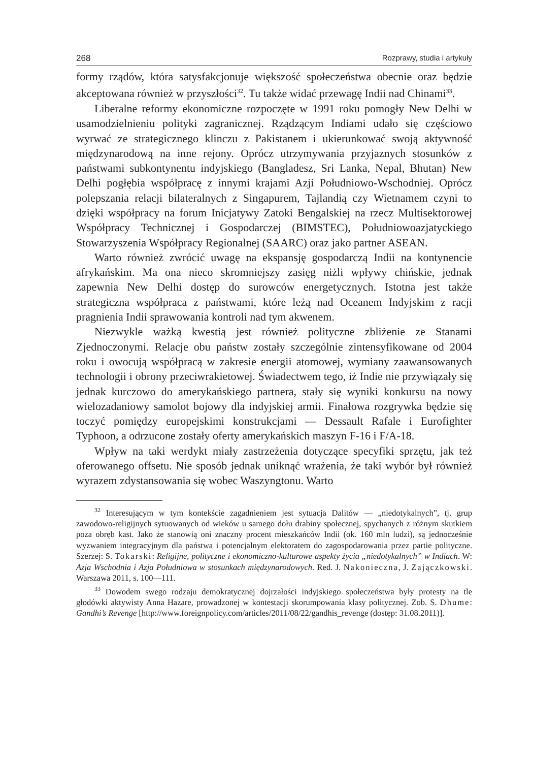268 Rozprawy, studia i artykuły
formy rządów, która satysfakcjonuje większość społeczeństwa obecnie oraz będzie akceptowana również w przyszłości<sup>32</sup>. Tu także widać przewagę Indii nad Chinami<sup>33</sup>.
Liberalne reformy ekonomiczne rozpoczęte w 1991 roku pomogły New Delhi w usamodzielnieniu polityki zagranicznej. Rządzącym Indiami udało się częściowo wyrwać ze strategicznego klinczu z Pakistanem i ukierunkować swoją aktywność międzynarodową na inne rejony. Oprócz utrzymywania przyjaznych stosunków z państwami subkontynentu indyjskiego (Bangladesz, Sri Lanka, Nepal, Bhutan) New Delhi pogłębia współpracę z innymi krajami Azji Południowo-Wschodniej. Oprócz polepszania relacji bilateralnych z Singapurem, Tajlandią czy Wietnamem czyni to dzięki współpracy na forum Inicjatywy Zatoki Bengalskiej na rzecz Multisektorowej Współpracy Technicznej i Gospodarczej (BIMSTEC), Południowoazjatyckiego Stowarzyszenia Współpracy Regionalnej (SAARC) oraz jako partner ASEAN.
Warto również zwrócić uwagę na ekspansję gospodarczą Indii na kontynencie afrykańskim. Ma ona nieco skromniejszy zasięg niżli wpływy chińskie, jednak zapewnia New Delhi dostęp do surowców energetycznych. Istotna jest także strategiczna współpraca z państwami, które leżą nad Oceanem Indyjskim z racji pragnienia Indii sprawowania kontroli nad tym akwenem.
Niezwykle ważką kwestią jest również polityczne zbliżenie ze Stanami Zjednoczonymi. Relacje obu państw zostały szczególnie zintensyfikowane od 2004 roku i owocują współpracą w zakresie energii atomowej, wymiany zaawansowanych technologii i obrony przeciwrakietowej. Świadectwem tego, iż Indie nie przywiązały się jednak kurczowo do amerykańskiego partnera, stały się wyniki konkursu na nowy wielozadaniowy samolot bojowy dla indyjskiej armii. Finałowa rozgrywka będzie się toczyć pomiędzy europejskimi konstrukcjami — Dessault Rafale i Eurofighter Typhoon, a odrzucone zostały oferty amerykańskich maszyn F-16 i F/A-18.
Wpływ na taki werdykt miały zastrzeżenia dotyczące specyfiki sprzętu, jak też oferowanego offsetu. Nie sposób jednak uniknąć wrażenia, że taki wybór był również wyrazem zdystansowania się wobec Waszyngtonu. Warto
<sup>32</sup> Interesującym w tym kontekście zagadnieniem jest sytuacja Dalitów — „niedotykalnych”, tj. grup zawodowo-religijnych sytuowanych od wieków u samego dołu drabiny społecznej, spychanych z różnym skutkiem poza obręb kast. Jako że stanowią oni znaczny procent mieszkańców Indii (ok. 160 mln ludzi), są jednocześnie wyzwaniem integracyjnym dla państwa i potencjalnym elektoratem do zagospodarowania przez partie polityczne. Szerzej: S. Tokarski: Religijne, polityczne i ekonomiczno-kulturowe aspekty życia „niedotykalnych” w Indiach. W: Azja Wschodnia i Azja Południowa w stosunkach międzynarodowych. Red. J. Nakonieczna, J. Zajączkowski. Warszawa 2011, s. 100—111.
<sup>33</sup> Dowodem swego rodzaju demokratycznej dojrzałości indyjskiego społeczeństwa były protesty na tle głodówki aktywisty Anna Hazare, prowadzonej w kontestacji skorumpowania klasy politycznej. Zob. S. Dhume: Gandhi’s Revenge [http://www.foreignpolicy.com/articles/2011/08/22/gandhis_revenge (dostęp: 31.08.2011)].